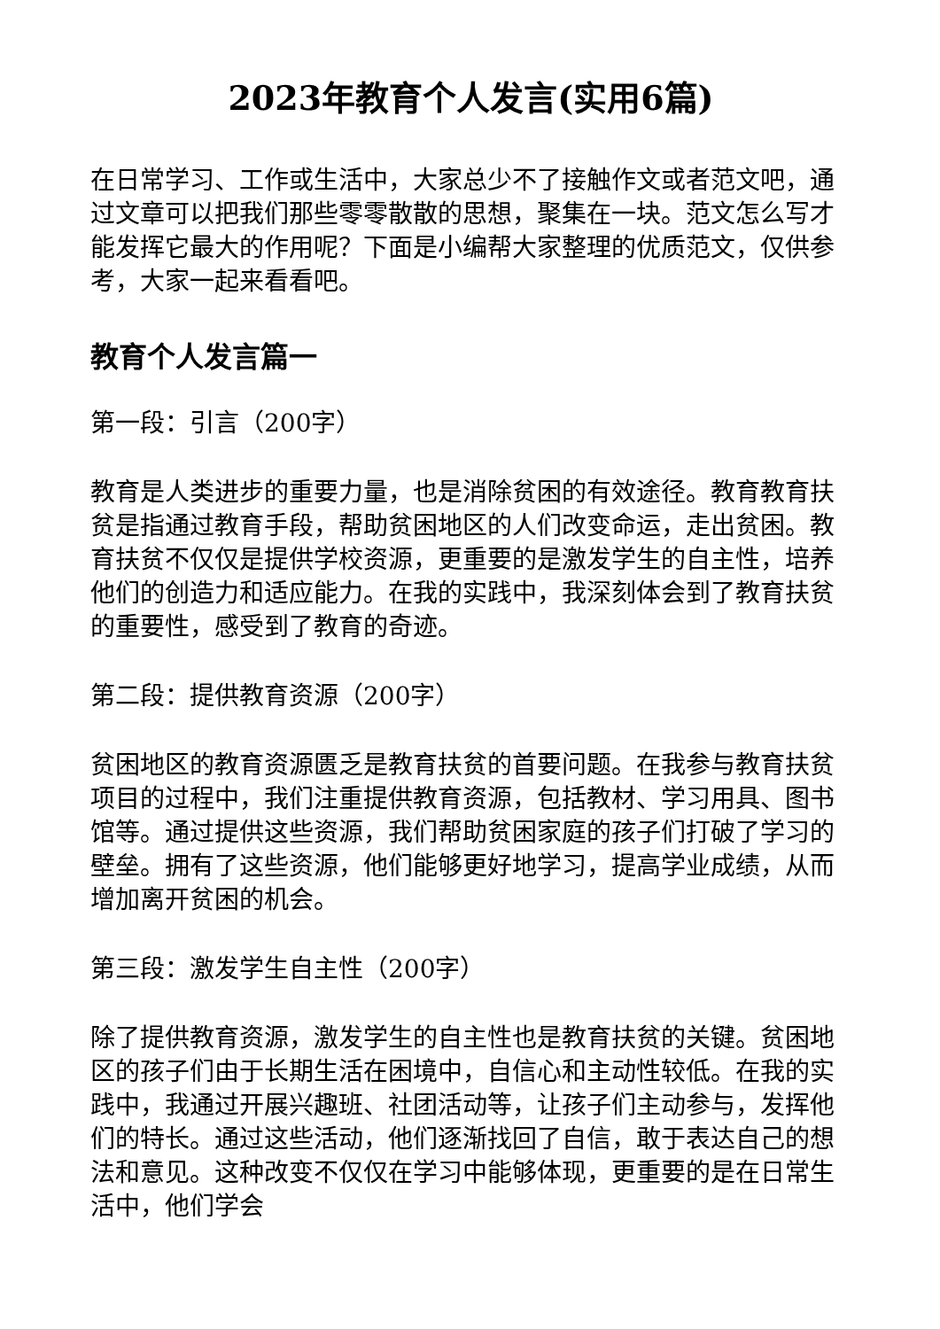2023年教育个人发言(实用6篇)
在日常学习、工作或生活中，大家总少不了接触作文或者范文吧，通过文章可以把我们那些零零散散的思想，聚集在一块。范文怎么写才能发挥它最大的作用呢？下面是小编帮大家整理的优质范文，仅供参考，大家一起来看看吧。
教育个人发言篇一
第一段：引言（200字）
教育是人类进步的重要力量，也是消除贫困的有效途径。教育教育扶贫是指通过教育手段，帮助贫困地区的人们改变命运，走出贫困。教育扶贫不仅仅是提供学校资源，更重要的是激发学生的自主性，培养他们的创造力和适应能力。在我的实践中，我深刻体会到了教育扶贫的重要性，感受到了教育的奇迹。
第二段：提供教育资源（200字）
贫困地区的教育资源匮乏是教育扶贫的首要问题。在我参与教育扶贫项目的过程中，我们注重提供教育资源，包括教材、学习用具、图书馆等。通过提供这些资源，我们帮助贫困家庭的孩子们打破了学习的壁垒。拥有了这些资源，他们能够更好地学习，提高学业成绩，从而增加离开贫困的机会。
第三段：激发学生自主性（200字）
除了提供教育资源，激发学生的自主性也是教育扶贫的关键。贫困地区的孩子们由于长期生活在困境中，自信心和主动性较低。在我的实践中，我通过开展兴趣班、社团活动等，让孩子们主动参与，发挥他们的特长。通过这些活动，他们逐渐找回了自信，敢于表达自己的想法和意见。这种改变不仅仅在学习中能够体现，更重要的是在日常生活中，他们学会